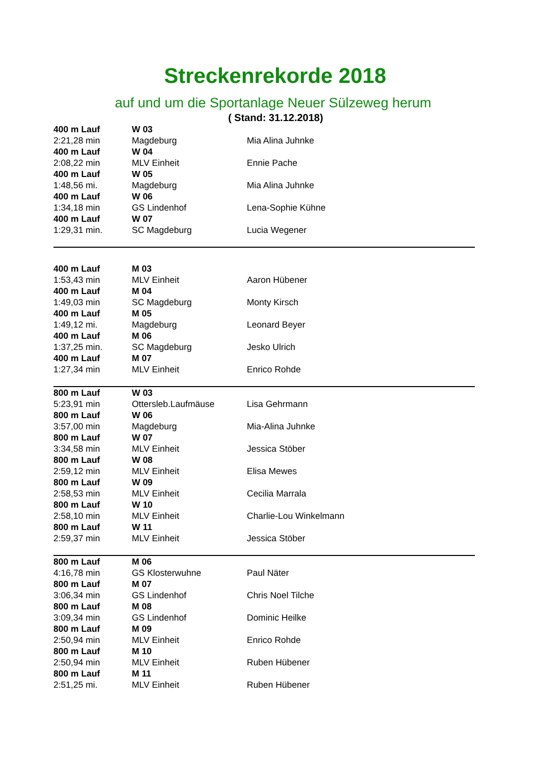Streckenrekorde 2018
auf und um die Sportanlage Neuer Sülzeweg herum
( Stand: 31.12.2018)
| 400 m Lauf | W 03 | |
| 2:21,28 min | Magdeburg | Mia Alina Juhnke |
| 400 m Lauf | W 04 | |
| 2:08,22 min | MLV Einheit | Ennie Pache |
| 400 m Lauf | W 05 | |
| 1:48,56 mi. | Magdeburg | Mia Alina Juhnke |
| 400 m Lauf | W 06 | |
| 1:34,18 min | GS Lindenhof | Lena-Sophie Kühne |
| 400 m Lauf | W 07 | |
| 1:29,31 min. | SC Magdeburg | Lucia Wegener |
| 400 m Lauf | M 03 | |
| 1:53,43 min | MLV Einheit | Aaron Hübener |
| 400 m Lauf | M 04 | |
| 1:49,03 min | SC Magdeburg | Monty Kirsch |
| 400 m Lauf | M 05 | |
| 1:49,12 mi. | Magdeburg | Leonard Beyer |
| 400 m Lauf | M 06 | |
| 1:37,25 min. | SC Magdeburg | Jesko Ulrich |
| 400 m Lauf | M 07 | |
| 1:27,34 min | MLV Einheit | Enrico Rohde |
| 800 m Lauf | W 03 | |
| 5:23,91 min | Ottersleb.Laufmäuse | Lisa Gehrmann |
| 800 m Lauf | W 06 | |
| 3:57,00 min | Magdeburg | Mia-Alina Juhnke |
| 800 m Lauf | W 07 | |
| 3:34,58 min | MLV Einheit | Jessica Stöber |
| 800 m Lauf | W 08 | |
| 2:59,12 min | MLV Einheit | Elisa Mewes |
| 800 m Lauf | W 09 | |
| 2:58,53 min | MLV Einheit | Cecilia Marrala |
| 800 m Lauf | W 10 | |
| 2:58,10 min | MLV Einheit | Charlie-Lou Winkelmann |
| 800 m Lauf | W 11 | |
| 2:59,37 min | MLV Einheit | Jessica Stöber |
| 800 m Lauf | M 06 | |
| 4:16,78 min | GS Klosterwuhne | Paul Näter |
| 800 m Lauf | M 07 | |
| 3:06,34 min | GS Lindenhof | Chris Noel Tilche |
| 800 m Lauf | M 08 | |
| 3:09,34 min | GS Lindenhof | Dominic Heilke |
| 800 m Lauf | M 09 | |
| 2:50,94 min | MLV Einheit | Enrico Rohde |
| 800 m Lauf | M 10 | |
| 2:50,94 min | MLV Einheit | Ruben Hübener |
| 800 m Lauf | M 11 | |
| 2:51,25 mi. | MLV Einheit | Ruben Hübener |